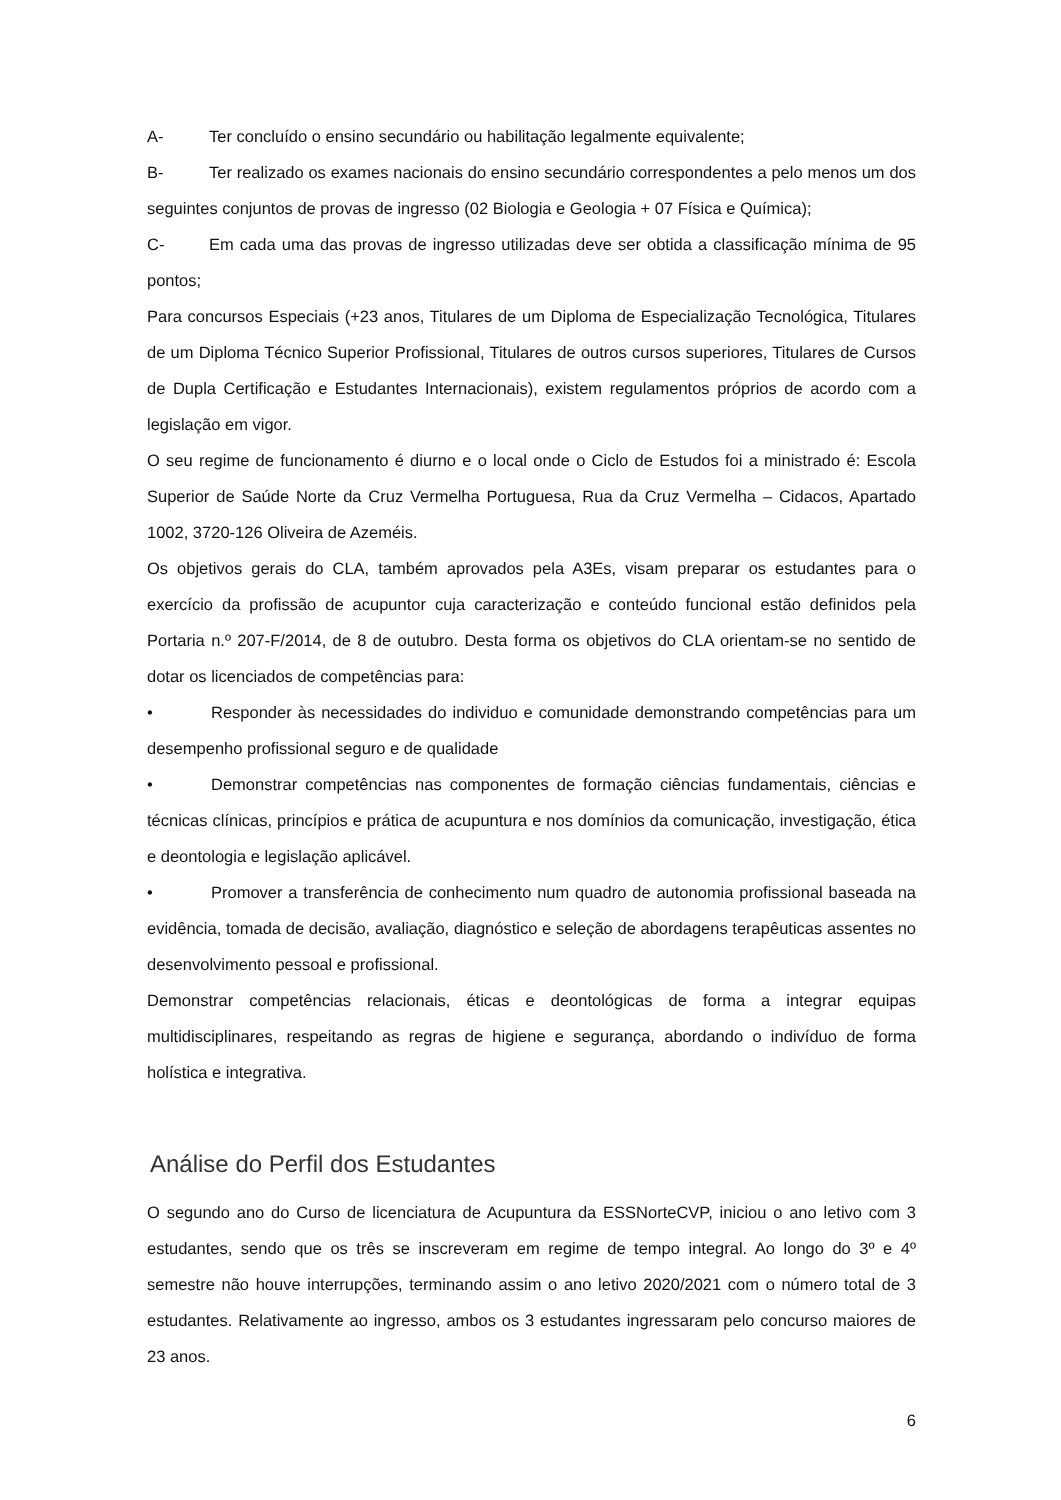A- Ter concluído o ensino secundário ou habilitação legalmente equivalente;
B- Ter realizado os exames nacionais do ensino secundário correspondentes a pelo menos um dos seguintes conjuntos de provas de ingresso (02 Biologia e Geologia + 07 Física e Química);
C- Em cada uma das provas de ingresso utilizadas deve ser obtida a classificação mínima de 95 pontos;
Para concursos Especiais (+23 anos, Titulares de um Diploma de Especialização Tecnológica, Titulares de um Diploma Técnico Superior Profissional, Titulares de outros cursos superiores, Titulares de Cursos de Dupla Certificação e Estudantes Internacionais), existem regulamentos próprios de acordo com a legislação em vigor.
O seu regime de funcionamento é diurno e o local onde o Ciclo de Estudos foi a ministrado é: Escola Superior de Saúde Norte da Cruz Vermelha Portuguesa, Rua da Cruz Vermelha – Cidacos, Apartado 1002, 3720-126 Oliveira de Azeméis.
Os objetivos gerais do CLA, também aprovados pela A3Es, visam preparar os estudantes para o exercício da profissão de acupuntor cuja caracterização e conteúdo funcional estão definidos pela Portaria n.º 207-F/2014, de 8 de outubro. Desta forma os objetivos do CLA orientam-se no sentido de dotar os licenciados de competências para:
• Responder às necessidades do individuo e comunidade demonstrando competências para um desempenho profissional seguro e de qualidade
• Demonstrar competências nas componentes de formação ciências fundamentais, ciências e técnicas clínicas, princípios e prática de acupuntura e nos domínios da comunicação, investigação, ética e deontologia e legislação aplicável.
• Promover a transferência de conhecimento num quadro de autonomia profissional baseada na evidência, tomada de decisão, avaliação, diagnóstico e seleção de abordagens terapêuticas assentes no desenvolvimento pessoal e profissional.
Demonstrar competências relacionais, éticas e deontológicas de forma a integrar equipas multidisciplinares, respeitando as regras de higiene e segurança, abordando o indivíduo de forma holística e integrativa.
Análise do Perfil dos Estudantes
O segundo ano do Curso de licenciatura de Acupuntura da ESSNorteCVP, iniciou o ano letivo com 3 estudantes, sendo que os três se inscreveram em regime de tempo integral. Ao longo do 3º e 4º semestre não houve interrupções, terminando assim o ano letivo 2020/2021 com o número total de 3 estudantes. Relativamente ao ingresso, ambos os 3 estudantes ingressaram pelo concurso maiores de 23 anos.
6